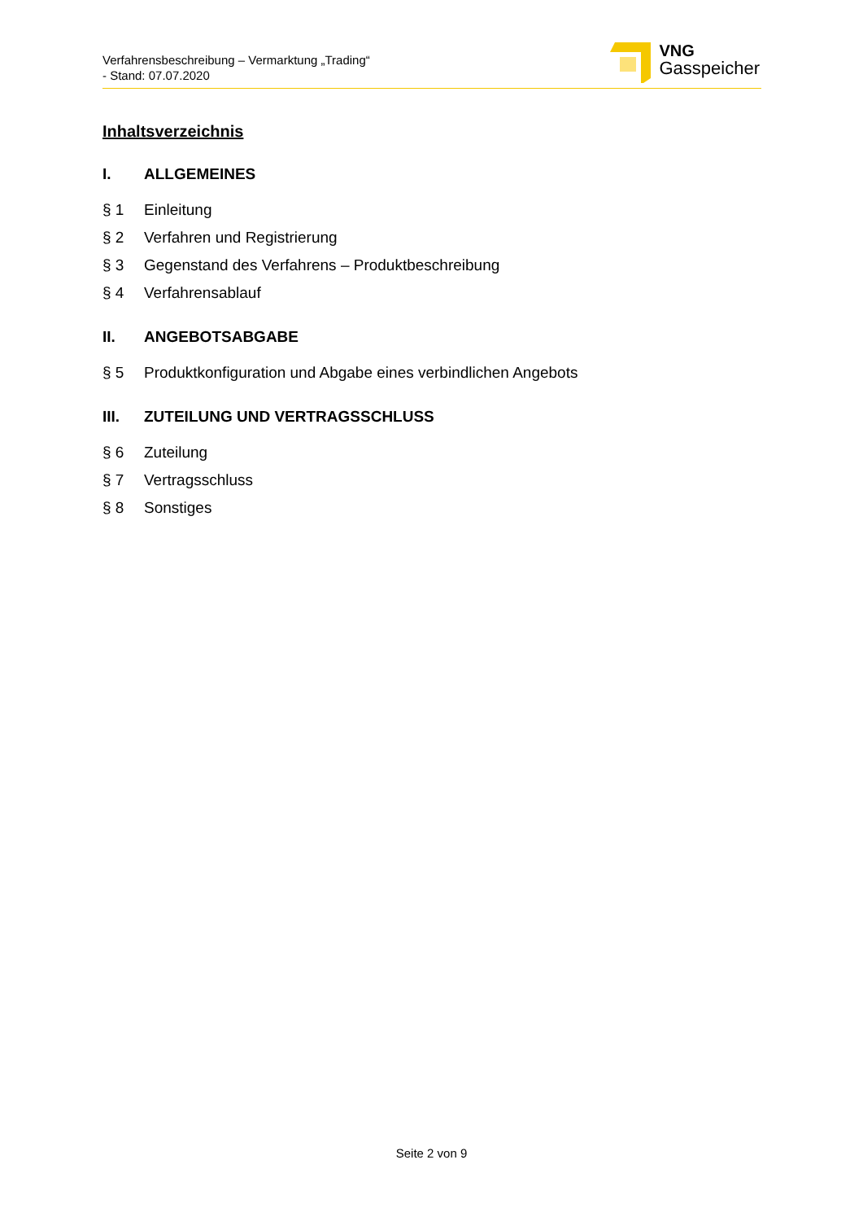Verfahrensbeschreibung – Vermarktung „Trading“
- Stand: 07.07.2020
VNG
Gasspeicher
Inhaltsverzeichnis
I. ALLGEMEINES
§ 1 Einleitung
§ 2 Verfahren und Registrierung
§ 3 Gegenstand des Verfahrens – Produktbeschreibung
§ 4 Verfahrensablauf
II. ANGEBOTSABGABE
§ 5 Produktkonfiguration und Abgabe eines verbindlichen Angebots
III. ZUTEILUNG UND VERTRAGSSCHLUSS
§ 6 Zuteilung
§ 7 Vertragsschluss
§ 8 Sonstiges
Seite 2 von 9